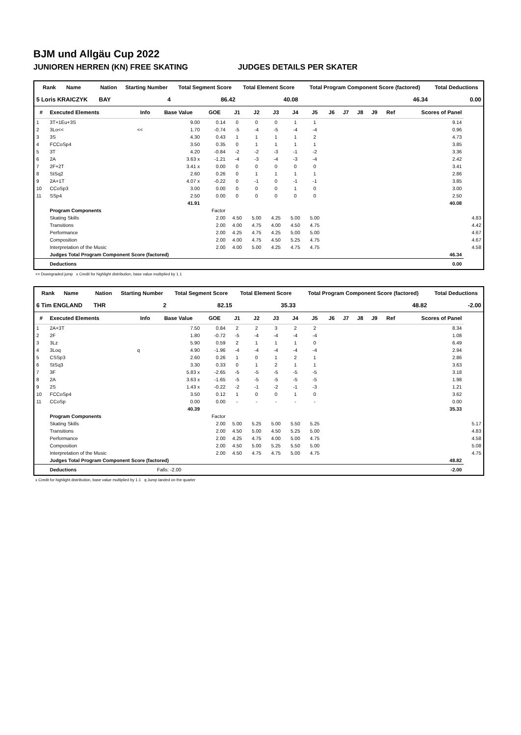BJM und Allgäu Cup 2022
JUNIOREN HERREN (KN) FREE SKATING JUDGES DETAILS PER SKATER
| Rank | Name | Nation | Starting Number | Total Segment Score | Total Element Score | Total Program Component Score (factored) | Total Deductions |
| --- | --- | --- | --- | --- | --- | --- | --- |
| 5 Loris KRAICZYK | | BAY | 4 | 86.42 | 40.08 | 46.34 | 0.00 |
| # | Executed Elements | Info | Base Value | GOE | J1 | J2 | J3 | J4 | J5 | J6 | J7 | J8 | J9 | Ref | Scores of Panel | |
| --- | --- | --- | --- | --- | --- | --- | --- | --- | --- | --- | --- | --- | --- | --- | --- | --- |
| 1 | 3T+1Eu+3S | | 9.00 | 0.14 | 0 | 0 | 0 | 1 | 1 | | | | | | 9.14 | |
| 2 | 3Lo<< | << | 1.70 | -0.74 | -5 | -4 | -5 | -4 | -4 | | | | | | 0.96 | |
| 3 | 3S | | 4.30 | 0.43 | 1 | 1 | 1 | 1 | 2 | | | | | | 4.73 | |
| 4 | FCCoSp4 | | 3.50 | 0.35 | 0 | 1 | 1 | 1 | 1 | | | | | | 3.85 | |
| 5 | 3T | | 4.20 | -0.84 | -2 | -2 | -3 | -1 | -2 | | | | | | 3.36 | |
| 6 | 2A | | 3.63 x | -1.21 | -4 | -3 | -4 | -3 | -4 | | | | | | 2.42 | |
| 7 | 2F+2T | | 3.41 x | 0.00 | 0 | 0 | 0 | 0 | 0 | | | | | | 3.41 | |
| 8 | StSq2 | | 2.60 | 0.26 | 0 | 1 | 1 | 1 | 1 | | | | | | 2.86 | |
| 9 | 2A+1T | | 4.07 x | -0.22 | 0 | -1 | 0 | -1 | -1 | | | | | | 3.85 | |
| 10 | CCoSp3 | | 3.00 | 0.00 | 0 | 0 | 0 | 1 | 0 | | | | | | 3.00 | |
| 11 | SSp4 | | 2.50 | 0.00 | 0 | 0 | 0 | 0 | 0 | | | | | | 2.50 | |
| | | | 41.91 | | | | | | | | | | | | 40.08 | |
| | Program Components | | | Factor | | | | | | | | | | | | |
| | Skating Skills | | | 2.00 | 4.50 | 5.00 | 4.25 | 5.00 | 5.00 | | | | | | | 4.83 |
| | Transitions | | | 2.00 | 4.00 | 4.75 | 4.00 | 4.50 | 4.75 | | | | | | | 4.42 |
| | Performance | | | 2.00 | 4.25 | 4.75 | 4.25 | 5.00 | 5.00 | | | | | | | 4.67 |
| | Composition | | | 2.00 | 4.00 | 4.75 | 4.50 | 5.25 | 4.75 | | | | | | | 4.67 |
| | Interpretation of the Music | | | 2.00 | 4.00 | 5.00 | 4.25 | 4.75 | 4.75 | | | | | | | 4.58 |
| | Judges Total Program Component Score (factored) | | | | | | | | | | | | | | 46.34 | |
| | Deductions | | | | | | | | | | | | | | 0.00 | |
<< Downgraded jump x Credit for highlight distribution, base value multiplied by 1.1
| Rank | Name | Nation | Starting Number | Total Segment Score | Total Element Score | Total Program Component Score (factored) | Total Deductions |
| --- | --- | --- | --- | --- | --- | --- | --- |
| 6 Tim ENGLAND | | THR | 2 | 82.15 | 35.33 | 48.82 | -2.00 |
| # | Executed Elements | Info | Base Value | GOE | J1 | J2 | J3 | J4 | J5 | J6 | J7 | J8 | J9 | Ref | Scores of Panel | |
| --- | --- | --- | --- | --- | --- | --- | --- | --- | --- | --- | --- | --- | --- | --- | --- | --- |
| 1 | 2A+3T | | 7.50 | 0.84 | 2 | 2 | 3 | 2 | 2 | | | | | | 8.34 | |
| 2 | 2F | | 1.80 | -0.72 | -5 | -4 | -4 | -4 | -4 | | | | | | 1.08 | |
| 3 | 3Lz | | 5.90 | 0.59 | 2 | 1 | 1 | 1 | 0 | | | | | | 6.49 | |
| 4 | 3Loq | q | 4.90 | -1.96 | -4 | -4 | -4 | -4 | -4 | | | | | | 2.94 | |
| 5 | CSSp3 | | 2.60 | 0.26 | 1 | 0 | 1 | 2 | 1 | | | | | | 2.86 | |
| 6 | StSq3 | | 3.30 | 0.33 | 0 | 1 | 2 | 1 | 1 | | | | | | 3.63 | |
| 7 | 3F | | 5.83 x | -2.65 | -5 | -5 | -5 | -5 | -5 | | | | | | 3.18 | |
| 8 | 2A | | 3.63 x | -1.65 | -5 | -5 | -5 | -5 | -5 | | | | | | 1.98 | |
| 9 | 2S | | 1.43 x | -0.22 | -2 | -1 | -2 | -1 | -3 | | | | | | 1.21 | |
| 10 | FCCoSp4 | | 3.50 | 0.12 | 1 | 0 | 0 | 1 | 0 | | | | | | 3.62 | |
| 11 | CCoSp | | 0.00 | 0.00 | - | - | - | - | - | | | | | | 0.00 | |
| | | | 40.39 | | | | | | | | | | | | 35.33 | |
| | Program Components | | | Factor | | | | | | | | | | | | |
| | Skating Skills | | | 2.00 | 5.00 | 5.25 | 5.00 | 5.50 | 5.25 | | | | | | | 5.17 |
| | Transitions | | | 2.00 | 4.50 | 5.00 | 4.50 | 5.25 | 5.00 | | | | | | | 4.83 |
| | Performance | | | 2.00 | 4.25 | 4.75 | 4.00 | 5.00 | 4.75 | | | | | | | 4.58 |
| | Composition | | | 2.00 | 4.50 | 5.00 | 5.25 | 5.50 | 5.00 | | | | | | | 5.08 |
| | Interpretation of the Music | | | 2.00 | 4.50 | 4.75 | 4.75 | 5.00 | 4.75 | | | | | | | 4.75 |
| | Judges Total Program Component Score (factored) | | | | | | | | | | | | | | 48.82 | |
| | Deductions | | Falls: -2.00 | | | | | | | | | | | | -2.00 | |
x Credit for highlight distribution, base value multiplied by 1.1 q Jump landed on the quarter